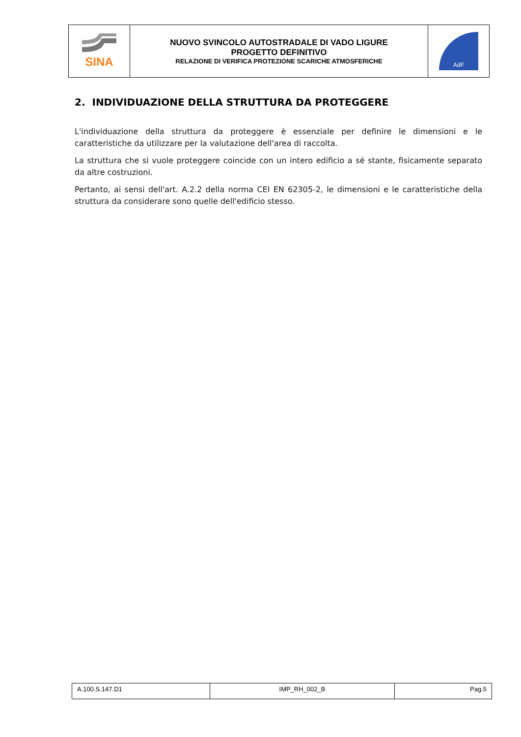| SINA | NUOVO SVINCOLO AUTOSTRADALE DI VADO LIGURE PROGETTO DEFINITIVO RELAZIONE DI VERIFICA PROTEZIONE SCARICHE ATMOSFERICHE | AdF |
2. INDIVIDUAZIONE DELLA STRUTTURA DA PROTEGGERE
L'individuazione della struttura da proteggere è essenziale per definire le dimensioni e le caratteristiche da utilizzare per la valutazione dell'area di raccolta.
La struttura che si vuole proteggere coincide con un intero edificio a sé stante, fisicamente separato da altre costruzioni.
Pertanto, ai sensi dell'art. A.2.2 della norma CEI EN 62305-2, le dimensioni e le caratteristiche della struttura da considerare sono quelle dell'edificio stesso.
| A.100.S.147.D1 | IMP_RH_002_B | Pag.5 |